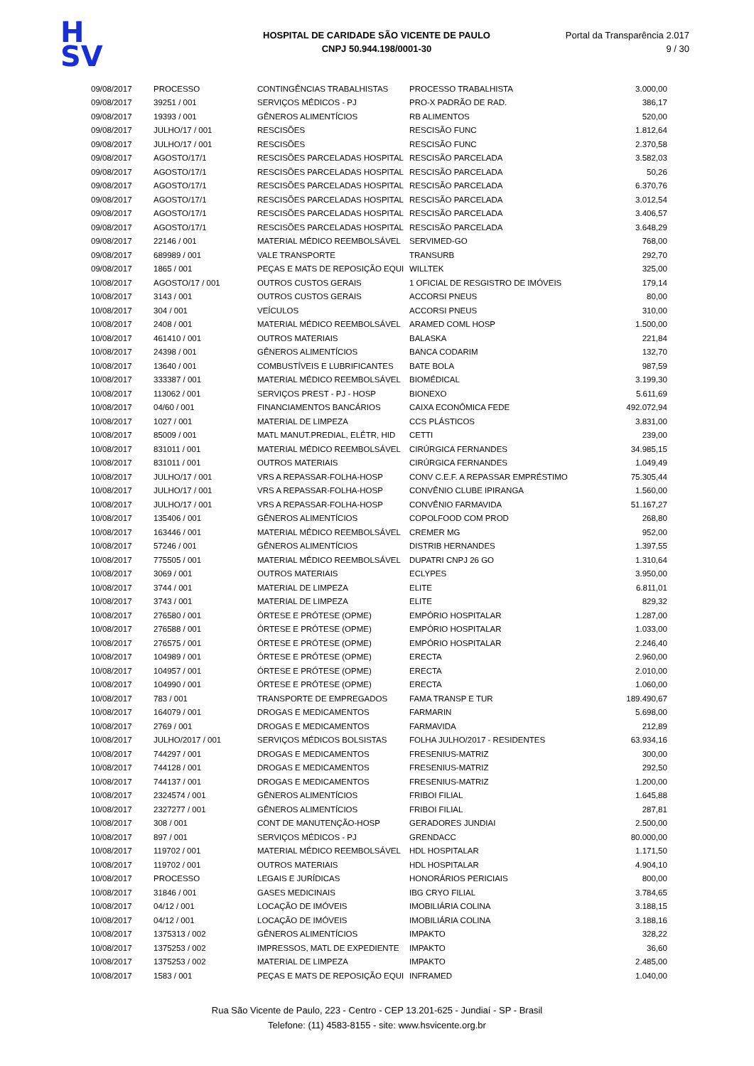H
SV
HOSPITAL DE CARIDADE SÃO VICENTE DE PAULO
CNPJ 50.944.198/0001-30
Portal da Transparência 2.017
9 / 30
| 09/08/2017 | PROCESSO | CONTINGÊNCIAS TRABALHISTAS | PROCESSO TRABALHISTA | 3.000,00 |
| 09/08/2017 | 39251 / 001 | SERVIÇOS MÉDICOS - PJ | PRO-X PADRÃO DE RAD. | 386,17 |
| 09/08/2017 | 19393 / 001 | GÊNEROS ALIMENTÍCIOS | RB ALIMENTOS | 520,00 |
| 09/08/2017 | JULHO/17 / 001 | RESCISÕES | RESCISÃO FUNC | 1.812,64 |
| 09/08/2017 | JULHO/17 / 001 | RESCISÕES | RESCISÃO FUNC | 2.370,58 |
| 09/08/2017 | AGOSTO/17/1 | RESCISÕES PARCELADAS HOSPITAL | RESCISÃO PARCELADA | 3.582,03 |
| 09/08/2017 | AGOSTO/17/1 | RESCISÕES PARCELADAS HOSPITAL | RESCISÃO PARCELADA | 50,26 |
| 09/08/2017 | AGOSTO/17/1 | RESCISÕES PARCELADAS HOSPITAL | RESCISÃO PARCELADA | 6.370,76 |
| 09/08/2017 | AGOSTO/17/1 | RESCISÕES PARCELADAS HOSPITAL | RESCISÃO PARCELADA | 3.012,54 |
| 09/08/2017 | AGOSTO/17/1 | RESCISÕES PARCELADAS HOSPITAL | RESCISÃO PARCELADA | 3.406,57 |
| 09/08/2017 | AGOSTO/17/1 | RESCISÕES PARCELADAS HOSPITAL | RESCISÃO PARCELADA | 3.648,29 |
| 09/08/2017 | 22146 / 001 | MATERIAL MÉDICO REEMBOLSÁVEL | SERVIMED-GO | 768,00 |
| 09/08/2017 | 689989 / 001 | VALE TRANSPORTE | TRANSURB | 292,70 |
| 09/08/2017 | 1865 / 001 | PEÇAS E MATS DE REPOSIÇÃO EQUI | WILLTEK | 325,00 |
| 10/08/2017 | AGOSTO/17 / 001 | OUTROS CUSTOS GERAIS | 1 OFICIAL DE RESGISTRO DE IMÓVEIS | 179,14 |
| 10/08/2017 | 3143 / 001 | OUTROS CUSTOS GERAIS | ACCORSI PNEUS | 80,00 |
| 10/08/2017 | 304 / 001 | VEÍCULOS | ACCORSI PNEUS | 310,00 |
| 10/08/2017 | 2408 / 001 | MATERIAL MÉDICO REEMBOLSÁVEL | ARAMED COML HOSP | 1.500,00 |
| 10/08/2017 | 461410 / 001 | OUTROS MATERIAIS | BALASKA | 221,84 |
| 10/08/2017 | 24398 / 001 | GÊNEROS ALIMENTÍCIOS | BANCA CODARIM | 132,70 |
| 10/08/2017 | 13640 / 001 | COMBUSTÍVEIS E LUBRIFICANTES | BATE BOLA | 987,59 |
| 10/08/2017 | 333387 / 001 | MATERIAL MÉDICO REEMBOLSÁVEL | BIOMÉDICAL | 3.199,30 |
| 10/08/2017 | 113062 / 001 | SERVIÇOS PREST - PJ - HOSP | BIONEXO | 5.611,69 |
| 10/08/2017 | 04/60 / 001 | FINANCIAMENTOS BANCÁRIOS | CAIXA ECONÔMICA FEDE | 492.072,94 |
| 10/08/2017 | 1027 / 001 | MATERIAL DE LIMPEZA | CCS PLÁSTICOS | 3.831,00 |
| 10/08/2017 | 85009 / 001 | MATL MANUT.PREDIAL, ELÉTR, HID | CETTI | 239,00 |
| 10/08/2017 | 831011 / 001 | MATERIAL MÉDICO REEMBOLSÁVEL | CIRÚRGICA FERNANDES | 34.985,15 |
| 10/08/2017 | 831011 / 001 | OUTROS MATERIAIS | CIRÚRGICA FERNANDES | 1.049,49 |
| 10/08/2017 | JULHO/17 / 001 | VRS A REPASSAR-FOLHA-HOSP | CONV C.E.F. A REPASSAR EMPRÉSTIMO | 75.305,44 |
| 10/08/2017 | JULHO/17 / 001 | VRS A REPASSAR-FOLHA-HOSP | CONVÊNIO CLUBE IPIRANGA | 1.560,00 |
| 10/08/2017 | JULHO/17 / 001 | VRS A REPASSAR-FOLHA-HOSP | CONVÊNIO FARMAVIDA | 51.167,27 |
| 10/08/2017 | 135406 / 001 | GÊNEROS ALIMENTÍCIOS | COPOLFOOD COM PROD | 268,80 |
| 10/08/2017 | 163446 / 001 | MATERIAL MÉDICO REEMBOLSÁVEL | CREMER MG | 952,00 |
| 10/08/2017 | 57246 / 001 | GÊNEROS ALIMENTÍCIOS | DISTRIB HERNANDES | 1.397,55 |
| 10/08/2017 | 775505 / 001 | MATERIAL MÉDICO REEMBOLSÁVEL | DUPATRI CNPJ 26 GO | 1.310,64 |
| 10/08/2017 | 3069 / 001 | OUTROS MATERIAIS | ECLYPES | 3.950,00 |
| 10/08/2017 | 3744 / 001 | MATERIAL DE LIMPEZA | ELITE | 6.811,01 |
| 10/08/2017 | 3743 / 001 | MATERIAL DE LIMPEZA | ELITE | 829,32 |
| 10/08/2017 | 276580 / 001 | ÓRTESE E PRÓTESE (OPME) | EMPÓRIO HOSPITALAR | 1.287,00 |
| 10/08/2017 | 276588 / 001 | ÓRTESE E PRÓTESE (OPME) | EMPÓRIO HOSPITALAR | 1.033,00 |
| 10/08/2017 | 276575 / 001 | ÓRTESE E PRÓTESE (OPME) | EMPÓRIO HOSPITALAR | 2.246,40 |
| 10/08/2017 | 104989 / 001 | ÓRTESE E PRÓTESE (OPME) | ERECTA | 2.960,00 |
| 10/08/2017 | 104957 / 001 | ÓRTESE E PRÓTESE (OPME) | ERECTA | 2.010,00 |
| 10/08/2017 | 104990 / 001 | ÓRTESE E PRÓTESE (OPME) | ERECTA | 1.060,00 |
| 10/08/2017 | 783 / 001 | TRANSPORTE DE EMPREGADOS | FAMA TRANSP E TUR | 189.490,67 |
| 10/08/2017 | 164079 / 001 | DROGAS E MEDICAMENTOS | FARMARIN | 5.698,00 |
| 10/08/2017 | 2769 / 001 | DROGAS E MEDICAMENTOS | FARMAVIDA | 212,89 |
| 10/08/2017 | JULHO/2017 / 001 | SERVIÇOS MÉDICOS BOLSISTAS | FOLHA JULHO/2017 - RESIDENTES | 63.934,16 |
| 10/08/2017 | 744297 / 001 | DROGAS E MEDICAMENTOS | FRESENIUS-MATRIZ | 300,00 |
| 10/08/2017 | 744128 / 001 | DROGAS E MEDICAMENTOS | FRESENIUS-MATRIZ | 292,50 |
| 10/08/2017 | 744137 / 001 | DROGAS E MEDICAMENTOS | FRESENIUS-MATRIZ | 1.200,00 |
| 10/08/2017 | 2324574 / 001 | GÊNEROS ALIMENTÍCIOS | FRIBOI FILIAL | 1.645,88 |
| 10/08/2017 | 2327277 / 001 | GÊNEROS ALIMENTÍCIOS | FRIBOI FILIAL | 287,81 |
| 10/08/2017 | 308 / 001 | CONT DE MANUTENÇÃO-HOSP | GERADORES JUNDIAI | 2.500,00 |
| 10/08/2017 | 897 / 001 | SERVIÇOS MÉDICOS - PJ | GRENDACC | 80.000,00 |
| 10/08/2017 | 119702 / 001 | MATERIAL MÉDICO REEMBOLSÁVEL | HDL HOSPITALAR | 1.171,50 |
| 10/08/2017 | 119702 / 001 | OUTROS MATERIAIS | HDL HOSPITALAR | 4.904,10 |
| 10/08/2017 | PROCESSO | LEGAIS E JURÍDICAS | HONORÁRIOS PERICIAIS | 800,00 |
| 10/08/2017 | 31846 / 001 | GASES MEDICINAIS | IBG CRYO FILIAL | 3.784,65 |
| 10/08/2017 | 04/12 / 001 | LOCAÇÃO DE IMÓVEIS | IMOBILIÁRIA COLINA | 3.188,15 |
| 10/08/2017 | 04/12 / 001 | LOCAÇÃO DE IMÓVEIS | IMOBILIÁRIA COLINA | 3.188,16 |
| 10/08/2017 | 1375313 / 002 | GÊNEROS ALIMENTÍCIOS | IMPAKTO | 328,22 |
| 10/08/2017 | 1375253 / 002 | IMPRESSOS, MATL DE EXPEDIENTE | IMPAKTO | 36,60 |
| 10/08/2017 | 1375253 / 002 | MATERIAL DE LIMPEZA | IMPAKTO | 2.485,00 |
| 10/08/2017 | 1583 / 001 | PEÇAS E MATS DE REPOSIÇÃO EQUI | INFRAMED | 1.040,00 |
Rua São Vicente de Paulo, 223 - Centro - CEP 13.201-625 - Jundiaí - SP - Brasil
Telefone: (11) 4583-8155 - site: www.hsvicente.org.br